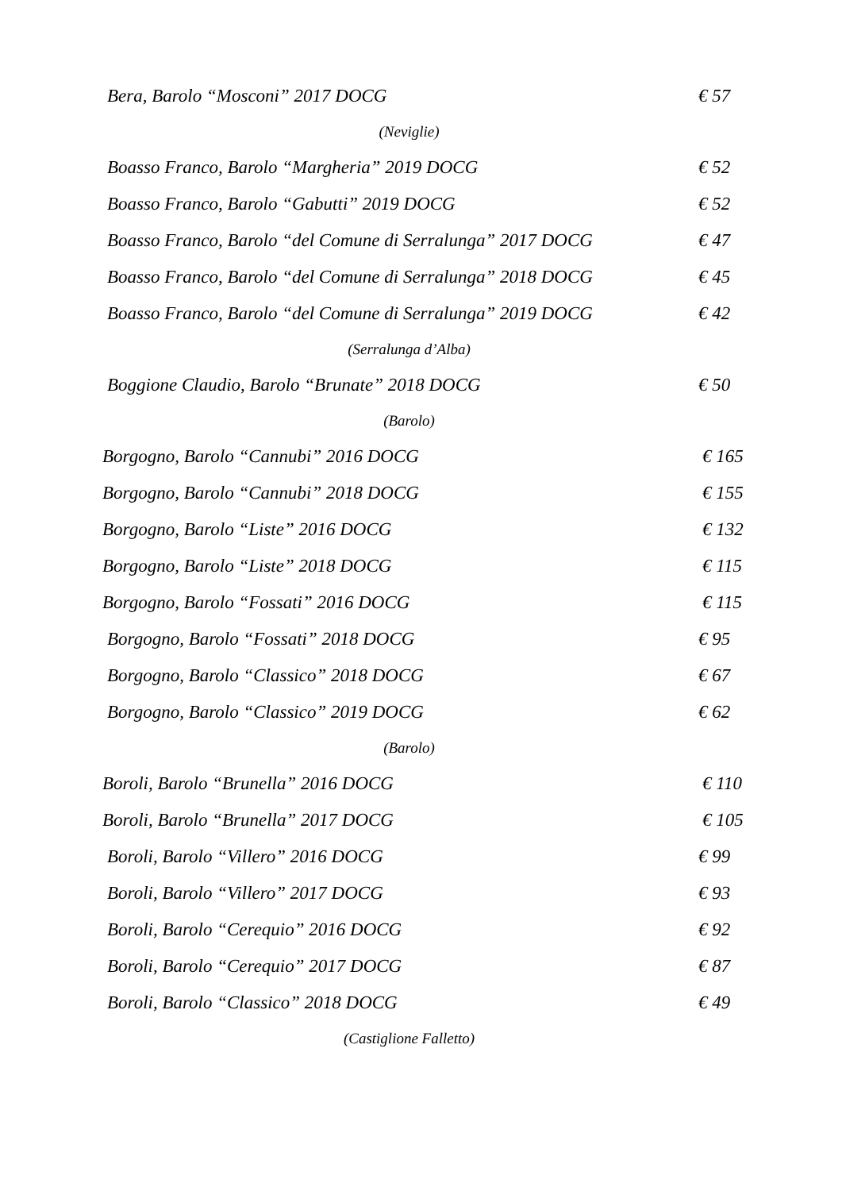Bera, Barolo “Mosconi” 2017 DOCG € 57
(Neviglie)
Boasso Franco, Barolo “Margheria” 2019 DOCG € 52
Boasso Franco, Barolo “Gabutti” 2019 DOCG € 52
Boasso Franco, Barolo “del Comune di Serralunga” 2017 DOCG € 47
Boasso Franco, Barolo “del Comune di Serralunga” 2018 DOCG € 45
Boasso Franco, Barolo “del Comune di Serralunga” 2019 DOCG € 42
(Serralunga d’Alba)
Boggione Claudio, Barolo “Brunate” 2018 DOCG € 50
(Barolo)
Borgogno, Barolo “Cannubi” 2016 DOCG € 165
Borgogno, Barolo “Cannubi” 2018 DOCG € 155
Borgogno, Barolo “Liste” 2016 DOCG € 132
Borgogno, Barolo “Liste” 2018 DOCG € 115
Borgogno, Barolo “Fossati” 2016 DOCG € 115
Borgogno, Barolo “Fossati” 2018 DOCG € 95
Borgogno, Barolo “Classico” 2018 DOCG € 67
Borgogno, Barolo “Classico” 2019 DOCG € 62
(Barolo)
Boroli, Barolo “Brunella” 2016 DOCG € 110
Boroli, Barolo “Brunella” 2017 DOCG € 105
Boroli, Barolo “Villero” 2016 DOCG € 99
Boroli, Barolo “Villero” 2017 DOCG € 93
Boroli, Barolo “Cerequio” 2016 DOCG € 92
Boroli, Barolo “Cerequio” 2017 DOCG € 87
Boroli, Barolo “Classico” 2018 DOCG € 49
(Castiglione Falletto)